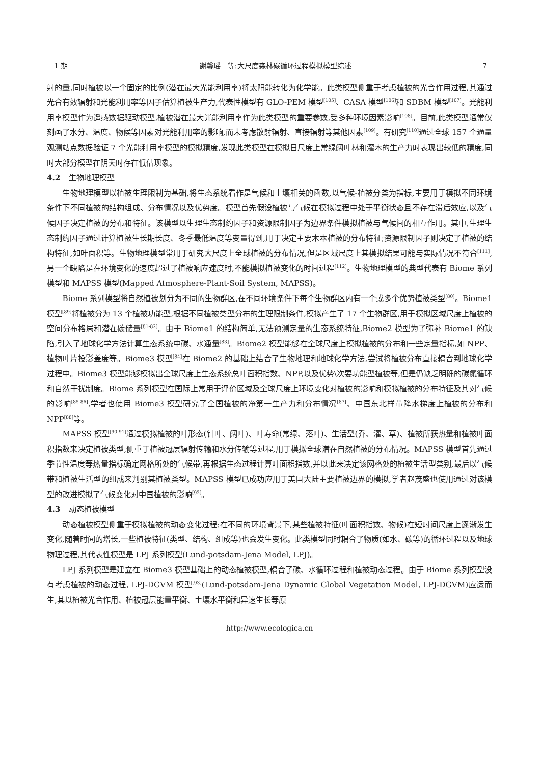1 期 谢馨瑶　等:大尺度森林碳循环过程模拟模型综述 7
射的量,同时植被以一个固定的比例(潜在最大光能利用率)将太阳能转化为化学能。此类模型侧重于考虑植被的光合作用过程,其通过光合有效辐射和光能利用率等因子估算植被生产力,代表性模型有 GLO-PEM 模型<sup>[105]</sup>、CASA 模型<sup>[106]</sup>和 SDBM 模型<sup>[107]</sup>。光能利用率模型作为遥感数据驱动模型,植被潜在最大光能利用率作为此类模型的重要参数,受多种环境因素影响<sup>[108]</sup>。目前,此类模型通常仅刻画了水分、温度、物候等因素对光能利用率的影响,而未考虑散射辐射、直接辐射等其他因素<sup>[109]</sup>。有研究<sup>[110]</sup>通过全球 157 个通量观测站点数据验证 7 个光能利用率模型的模拟精度,发现此类模型在模拟日尺度上常绿阔叶林和灌木的生产力时表现出较低的精度,同时大部分模型在阴天时存在低估现象。
4.2 生物地理模型
生物地理模型以植被生理限制为基础,将生态系统看作是气候和土壤相关的函数,以气候-植被分类为指标,主要用于模拟不同环境条件下不同植被的结构组成、分布情况以及优势度。模型首先假设植被与气候在模拟过程中处于平衡状态且不存在滞后效应,以及气候因子决定植被的分布和特征。该模型以生理生态制约因子和资源限制因子为边界条件模拟植被与气候间的相互作用。其中,生理生态制约因子通过计算植被生长期长度、冬季最低温度等变量得到,用于决定主要木本植被的分布特征;资源限制因子则决定了植被的结构特征,如叶面积等。生物地理模型常用于研究大尺度上全球植被的分布情况,但是区域尺度上其模拟结果可能与实际情况不符合<sup>[111]</sup>,另一个缺陷是在环境变化的速度超过了植被响应速度时,不能模拟植被变化的时间过程<sup>[112]</sup>。生物地理模型的典型代表有 Biome 系列模型和 MAPSS 模型(Mapped Atmosphere-Plant-Soil System, MAPSS)。
Biome 系列模型将自然植被划分为不同的生物群区,在不同环境条件下每个生物群区内有一个或多个优势植被类型<sup>[80]</sup>。Biome1 模型<sup>[89]</sup>将植被分为 13 个植被功能型,根据不同植被类型分布的生理限制条件,模拟产生了 17 个生物群区,用于模拟区域尺度上植被的空间分布格局和潜在碳储量<sup>[81-82]</sup>。由于 Biome1 的结构简单,无法预测定量的生态系统特征,Biome2 模型为了弥补 Biome1 的缺陷,引入了地球化学方法计算生态系统中碳、水通量<sup>[83]</sup>。Biome2 模型能够在全球尺度上模拟植被的分布和一些定量指标,如 NPP、植物叶片投影盖度等。Biome3 模型<sup>[84]</sup>在 Biome2 的基础上结合了生物地理和地球化学方法,尝试将植被分布直接耦合到地球化学过程中。Biome3 模型能够模拟出全球尺度上生态系统总叶面积指数、NPP,以及优势\次要功能型植被等,但是仍缺乏明确的碳氮循环和自然干扰制度。Biome 系列模型在国际上常用于评价区域及全球尺度上环境变化对植被的影响和模拟植被的分布特征及其对气候的影响<sup>[85-86]</sup>,学者也使用 Biome3 模型研究了全国植被的净第一生产力和分布情况<sup>[87]</sup>、中国东北样带降水梯度上植被的分布和 NPP<sup>[88]</sup>等。
MAPSS 模型<sup>[90-91]</sup>通过模拟植被的叶形态(针叶、阔叶)、叶寿命(常绿、落叶)、生活型(乔、灌、草)、植被所获热量和植被叶面积指数来决定植被类型,侧重于植被冠层辐射传输和水分传输等过程,用于模拟全球潜在自然植被的分布情况。MAPSS 模型首先通过季节性温度等热量指标确定网格所处的气候带,再根据生态过程计算叶面积指数,并以此来决定该网格处的植被生活型类别,最后以气候带和植被生活型的组成来判别其植被类型。MAPSS 模型已成功应用于美国大陆主要植被边界的模拟,学者赵茂盛也使用通过对该模型的改进模拟了气候变化对中国植被的影响<sup>[92]</sup>。
4.3 动态植被模型
动态植被模型侧重于模拟植被的动态变化过程:在不同的环境背景下,某些植被特征(叶面积指数、物候)在短时间尺度上逐渐发生变化,随着时间的增长,一些植被特征(类型、结构、组成等)也会发生变化。此类模型同时耦合了物质(如水、碳等)的循环过程以及地球物理过程,其代表性模型是 LPJ 系列模型(Lund-potsdam-Jena Model, LPJ)。
LPJ 系列模型是建立在 Biome3 模型基础上的动态植被模型,耦合了碳、水循环过程和植被动态过程。由于 Biome 系列模型没有考虑植被的动态过程, LPJ-DGVM 模型<sup>[93]</sup>(Lund-potsdam-Jena Dynamic Global Vegetation Model, LPJ-DGVM)应运而生,其以植被光合作用、植被冠层能量平衡、土壤水平衡和异速生长等原
http://www.ecologica.cn